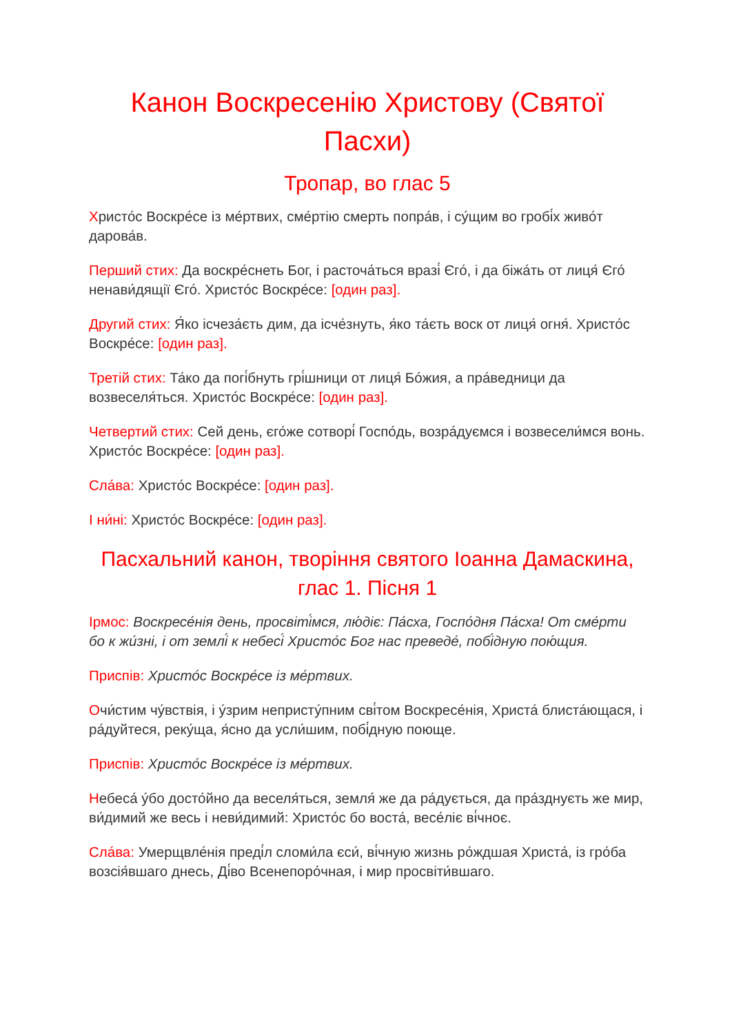Канон Воскресенію Христову (Святої Пасхи)
Тропар, во глас 5
Христо́с Воскре́се із ме́ртвих, сме́ртію смерть попра́в, і су́щим во гробі́х живо́т дарова́в.
Перший стих: Да воскре́снеть Бог, і расточа́ться вразі́ Єго́, і да біжа́ть от лиця́ Єго́ ненави́дящії Єго́. Христо́с Воскре́се: [один раз].
Другий стих: Я́ко ісчеза́єть дим, да ісче́знуть, я́ко та́єть воск от лиця́ огня́. Христо́с Воскре́се: [один раз].
Третій стих: Та́ко да погі́бнуть грі́шници от лиця́ Бо́жия, а пра́ведници да возвеселя́ться. Христо́с Воскре́се: [один раз].
Четвертий стих: Сей день, єго́же сотворі́ Госпо́дь, возра́дуємся і возвесели́мся вонь. Христо́с Воскре́се: [один раз].
Сла́ва: Христо́с Воскре́се: [один раз].
І ни́ні: Христо́с Воскре́се: [один раз].
Пасхальний канон, творіння святого Іоанна Дамаскина, глас 1. Пісня 1
Ірмос: Воскресе́нія день, просвіті́мся, лю́діє: Па́сха, Госпо́дня Па́сха! От сме́рти бо к жи́зні, і от землі́ к небесі́ Христо́с Бог нас преведе́, побі́дную пою́щия.
Приспів: Христо́с Воскре́се із ме́ртвих.
Очи́стим чу́вствія, і у́зрим непристу́пним сві́том Воскресе́нія, Христа́ блиста́ющася, і ра́дуйтеся, реку́ща, я́сно да усли́шим, побі́дную поюще.
Приспів: Христо́с Воскре́се із ме́ртвих.
Небеса́ у́бо досто́йно да веселя́ться, земля́ же да ра́дується, да пра́зднуєть же мир, ви́димий же весь і неви́димий: Христо́с бо воста́, весе́ліє ві́чноє.
Сла́ва: Умерщвле́нія преді́л сломи́ла єси́, ві́чную жизнь ро́ждшая Христа́, із гро́ба возсія́вшаго днесь, Ді́во Всенепоро́чная, і мир просвіти́вшаго.